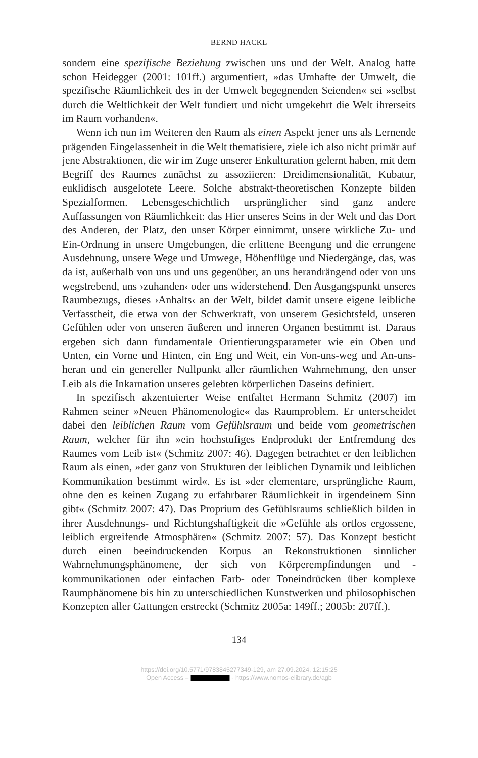BERND HACKL
sondern eine spezifische Beziehung zwischen uns und der Welt. Analog hatte schon Heidegger (2001: 101ff.) argumentiert, »das Umhafte der Umwelt, die spezifische Räumlichkeit des in der Umwelt begegnenden Seienden« sei »selbst durch die Weltlichkeit der Welt fundiert und nicht umgekehrt die Welt ihrerseits im Raum vorhanden«.
Wenn ich nun im Weiteren den Raum als einen Aspekt jener uns als Lernende prägenden Eingelassenheit in die Welt thematisiere, ziele ich also nicht primär auf jene Abstraktionen, die wir im Zuge unserer Enkulturation gelernt haben, mit dem Begriff des Raumes zunächst zu assoziieren: Dreidimensionalität, Kubatur, euklidisch ausgelotete Leere. Solche abstrakt-theoretischen Konzepte bilden Spezialformen. Lebensgeschichtlich ursprünglicher sind ganz andere Auffassungen von Räumlichkeit: das Hier unseres Seins in der Welt und das Dort des Anderen, der Platz, den unser Körper einnimmt, unsere wirkliche Zu- und Ein-Ordnung in unsere Umgebungen, die erlittene Beengung und die errungene Ausdehnung, unsere Wege und Umwege, Höhenflüge und Niedergänge, das, was da ist, außerhalb von uns und uns gegenüber, an uns herandrängend oder von uns wegstrebend, uns ›zuhanden‹ oder uns widerstehend. Den Ausgangspunkt unseres Raumbezugs, dieses ›Anhalts‹ an der Welt, bildet damit unsere eigene leibliche Verfasstheit, die etwa von der Schwerkraft, von unserem Gesichtsfeld, unseren Gefühlen oder von unseren äußeren und inneren Organen bestimmt ist. Daraus ergeben sich dann fundamentale Orientierungsparameter wie ein Oben und Unten, ein Vorne und Hinten, ein Eng und Weit, ein Von-uns-weg und An-uns-heran und ein genereller Nullpunkt aller räumlichen Wahrnehmung, den unser Leib als die Inkarnation unseres gelebten körperlichen Daseins definiert.
In spezifisch akzentuierter Weise entfaltet Hermann Schmitz (2007) im Rahmen seiner »Neuen Phänomenologie« das Raumproblem. Er unterscheidet dabei den leiblichen Raum vom Gefühlsraum und beide vom geometrischen Raum, welcher für ihn »ein hochstufiges Endprodukt der Entfremdung des Raumes vom Leib ist« (Schmitz 2007: 46). Dagegen betrachtet er den leiblichen Raum als einen, »der ganz von Strukturen der leiblichen Dynamik und leiblichen Kommunikation bestimmt wird«. Es ist »der elementare, ursprüngliche Raum, ohne den es keinen Zugang zu erfahrbarer Räumlichkeit in irgendeinem Sinn gibt« (Schmitz 2007: 47). Das Proprium des Gefühlsraums schließlich bilden in ihrer Ausdehnungs- und Richtungshaftigkeit die »Gefühle als ortlos ergossene, leiblich ergreifende Atmosphären« (Schmitz 2007: 57). Das Konzept besticht durch einen beeindruckenden Korpus an Rekonstruktionen sinnlicher Wahrnehmungsphänomene, der sich von Körperempfindungen und -kommunikationen oder einfachen Farb- oder Toneindrücken über komplexe Raumphänomene bis hin zu unterschiedlichen Kunstwerken und philosophischen Konzepten aller Gattungen erstreckt (Schmitz 2005a: 149ff.; 2005b: 207ff.).
134
https://doi.org/10.5771/9783845277349-129, am 27.09.2024, 12:15:25
Open Access – - https://www.nomos-elibrary.de/agb